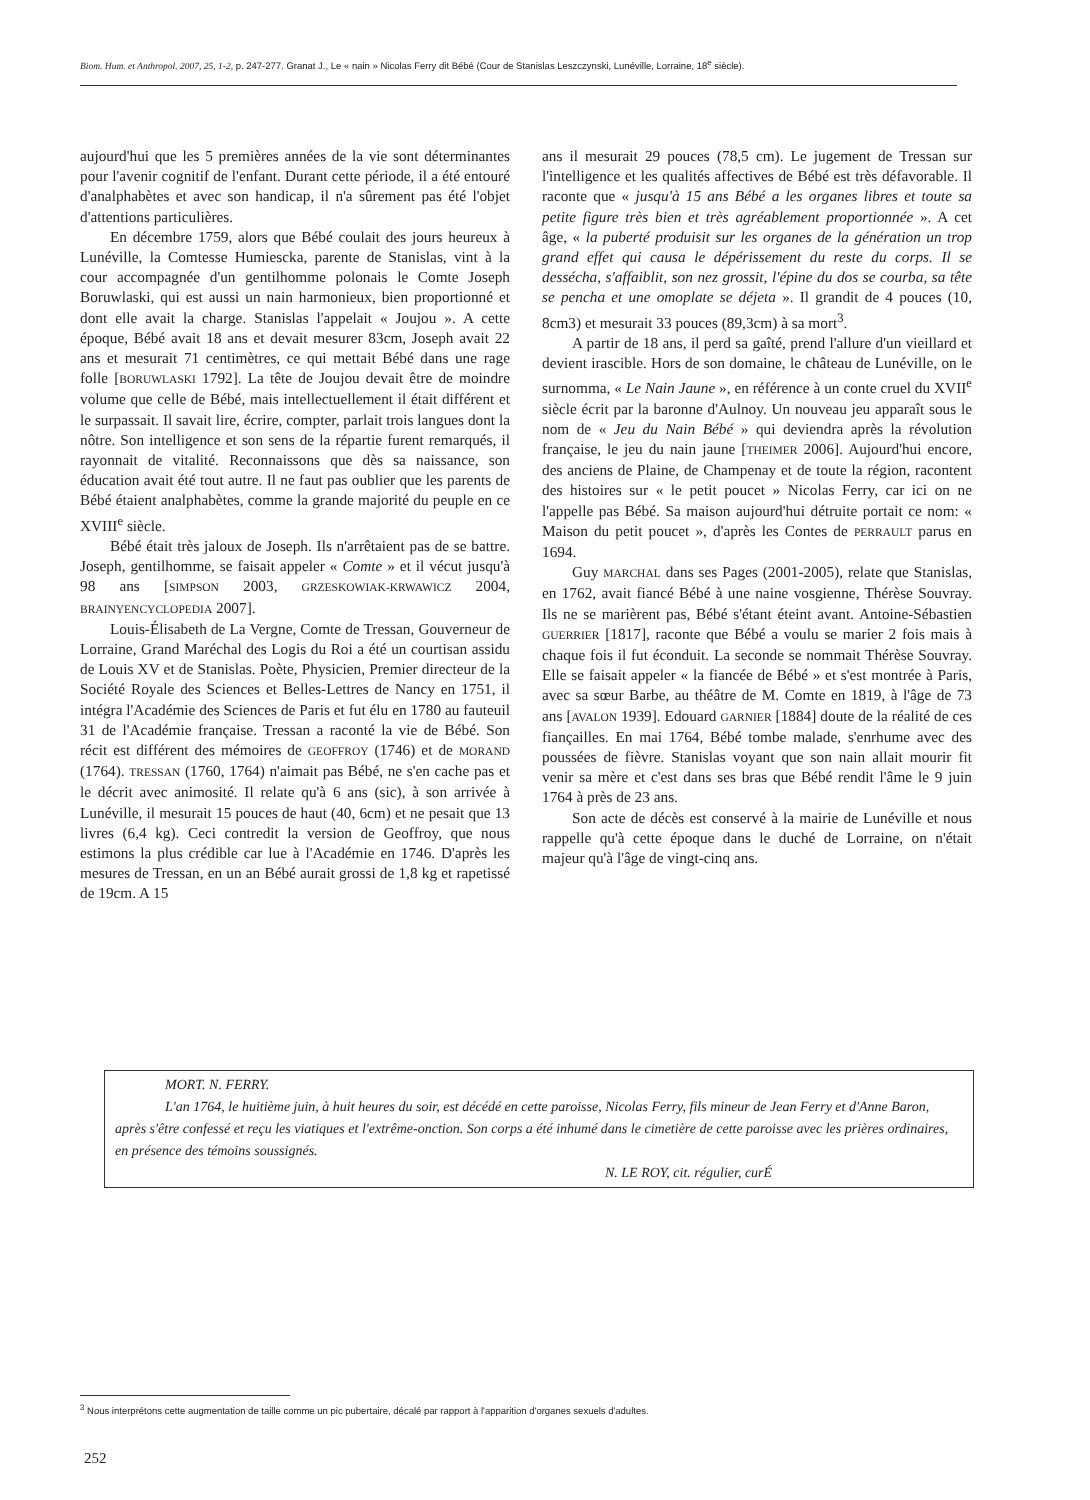Biom. Hum. et Anthropol. 2007, 25, 1-2, p. 247-277. Granat J., Le « nain » Nicolas Ferry dit Bébé (Cour de Stanislas Leszczynski, Lunéville, Lorraine, 18<sup>e</sup> siècle).
aujourd'hui que les 5 premières années de la vie sont déterminantes pour l'avenir cognitif de l'enfant. Durant cette période, il a été entouré d'analphabètes et avec son handicap, il n'a sûrement pas été l'objet d'attentions particulières.
En décembre 1759, alors que Bébé coulait des jours heureux à Lunéville, la Comtesse Humiescka, parente de Stanislas, vint à la cour accompagnée d'un gentilhomme polonais le Comte Joseph Boruwlaski, qui est aussi un nain harmonieux, bien proportionné et dont elle avait la charge. Stanislas l'appelait « Joujou ». A cette époque, Bébé avait 18 ans et devait mesurer 83cm, Joseph avait 22 ans et mesurait 71 centimètres, ce qui mettait Bébé dans une rage folle [BORUWLASKI 1792]. La tête de Joujou devait être de moindre volume que celle de Bébé, mais intellectuellement il était différent et le surpassait. Il savait lire, écrire, compter, parlait trois langues dont la nôtre. Son intelligence et son sens de la répartie furent remarqués, il rayonnait de vitalité. Reconnaissons que dès sa naissance, son éducation avait été tout autre. Il ne faut pas oublier que les parents de Bébé étaient analphabètes, comme la grande majorité du peuple en ce XVIII<sup>e</sup> siècle.
Bébé était très jaloux de Joseph. Ils n'arrêtaient pas de se battre. Joseph, gentilhomme, se faisait appeler « Comte » et il vécut jusqu'à 98 ans [SIMPSON 2003, GRZESKOWIAK-KRWAWICZ 2004, BRAINYENCYCLOPEDIA 2007].
Louis-Élisabeth de La Vergne, Comte de Tressan, Gouverneur de Lorraine, Grand Maréchal des Logis du Roi a été un courtisan assidu de Louis XV et de Stanislas. Poète, Physicien, Premier directeur de la Société Royale des Sciences et Belles-Lettres de Nancy en 1751, il intégra l'Académie des Sciences de Paris et fut élu en 1780 au fauteuil 31 de l'Académie française. Tressan a raconté la vie de Bébé. Son récit est différent des mémoires de GEOFFROY (1746) et de MORAND (1764). TRESSAN (1760, 1764) n'aimait pas Bébé, ne s'en cache pas et le décrit avec animosité. Il relate qu'à 6 ans (sic), à son arrivée à Lunéville, il mesurait 15 pouces de haut (40, 6cm) et ne pesait que 13 livres (6,4 kg). Ceci contredit la version de Geoffroy, que nous estimons la plus crédible car lue à l'Académie en 1746. D'après les mesures de Tressan, en un an Bébé aurait grossi de 1,8 kg et rapetissé de 19cm. A 15
ans il mesurait 29 pouces (78,5 cm). Le jugement de Tressan sur l'intelligence et les qualités affectives de Bébé est très défavorable. Il raconte que « jusqu'à 15 ans Bébé a les organes libres et toute sa petite figure très bien et très agréablement proportionnée ». A cet âge, « la puberté produisit sur les organes de la génération un trop grand effet qui causa le dépérissement du reste du corps. Il se dessécha, s'affaiblit, son nez grossit, l'épine du dos se courba, sa tête se pencha et une omoplate se déjeta ». Il grandit de 4 pouces (10, 8cm3) et mesurait 33 pouces (89,3cm) à sa mort<sup>3</sup>.
A partir de 18 ans, il perd sa gaîté, prend l'allure d'un vieillard et devient irascible. Hors de son domaine, le château de Lunéville, on le surnomma, « Le Nain Jaune », en référence à un conte cruel du XVII<sup>e</sup> siècle écrit par la baronne d'Aulnoy. Un nouveau jeu apparaît sous le nom de « Jeu du Nain Bébé » qui deviendra après la révolution française, le jeu du nain jaune [THEIMER 2006]. Aujourd'hui encore, des anciens de Plaine, de Champenay et de toute la région, racontent des histoires sur « le petit poucet » Nicolas Ferry, car ici on ne l'appelle pas Bébé. Sa maison aujourd'hui détruite portait ce nom: « Maison du petit poucet », d'après les Contes de PERRAULT parus en 1694.
Guy MARCHAL dans ses Pages (2001-2005), relate que Stanislas, en 1762, avait fiancé Bébé à une naine vosgienne, Thérèse Souvray. Ils ne se marièrent pas, Bébé s'étant éteint avant. Antoine-Sébastien GUERRIER [1817], raconte que Bébé a voulu se marier 2 fois mais à chaque fois il fut éconduit. La seconde se nommait Thérèse Souvray. Elle se faisait appeler « la fiancée de Bébé » et s'est montrée à Paris, avec sa sœur Barbe, au théâtre de M. Comte en 1819, à l'âge de 73 ans [AVALON 1939]. Edouard GARNIER [1884] doute de la réalité de ces fiançailles. En mai 1764, Bébé tombe malade, s'enrhume avec des poussées de fièvre. Stanislas voyant que son nain allait mourir fit venir sa mère et c'est dans ses bras que Bébé rendit l'âme le 9 juin 1764 à près de 23 ans.
Son acte de décès est conservé à la mairie de Lunéville et nous rappelle qu'à cette époque dans le duché de Lorraine, on n'était majeur qu'à l'âge de vingt-cinq ans.
MORT. N. FERRY.
L'an 1764, le huitième juin, à huit heures du soir, est décédé en cette paroisse, Nicolas Ferry, fils mineur de Jean Ferry et d'Anne Baron, après s'être confessé et reçu les viatiques et l'extrême-onction. Son corps a été inhumé dans le cimetière de cette paroisse avec les prières ordinaires, en présence des témoins soussignés.
N. LE ROY, cit. régulier, curÉ
<sup>3</sup> Nous interprétons cette augmentation de taille comme un pic pubertaire, décalé par rapport à l'apparition d'organes sexuels d'adultes.
252